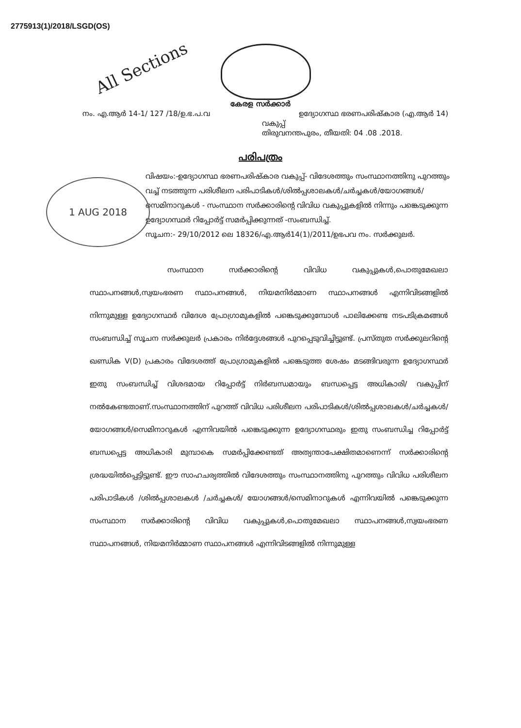277591​3(1)/2018/LSGD(OS)
All Sections
1 AUG 2018
കേരള സർക്കാർ
നം. എ.ആർ 14-1/ 127 /18/ഉ.ഭ.പ.വ ഉദ്യോഗസ്ഥ ഭരണപരിഷ്കാര (എ.ആർ 14)
വകുപ്പ്
തിരുവനന്തപുരം, തീയതി: 04 .08 .2018.
പരിപത്രം
വിഷയം:-ഉദ്യോഗസ്ഥ ഭരണപരിഷ്കാര വകുപ്പ്- വിദേശത്തും സംസ്ഥാനത്തിനു പുറത്തും വച്ച് നടത്തുന്ന പരിശീലന പരിപാടികൾ/ശിൽപ്പശാലകൾ/ചർച്ചകൾ/യോഗങ്ങൾ/ സെമിനാറുകൾ - സംസ്ഥാന സർക്കാരിന്റെ വിവിധ വകുപ്പുകളിൽ നിന്നും പങ്കെടുക്കുന്ന ഉദ്യോഗസ്ഥർ റിപ്പോർട്ട് സമർപ്പിക്കുന്നത് -സംബന്ധിച്ച്.
സൂചന:- 29/10/2012 ലെ 18326/എ.ആർ14(1)/2011/ഉഭപവ നം. സർക്കുലർ.
സംസ്ഥാന സർക്കാരിന്റെ വിവിധ വകുപ്പുകൾ,പൊതുമേഖലാ സ്ഥാപനങ്ങൾ,സ്വയംഭരണ സ്ഥാപനങ്ങൾ, നിയമനിർമ്മാണ സ്ഥാപനങ്ങൾ എന്നിവിടങ്ങളിൽ നിന്നുമുള്ള ഉദ്യോഗസ്ഥർ വിദേശ പ്രോഗ്രാമുകളിൽ പങ്കെടുക്കുമ്പോൾ പാലിക്കേണ്ട നടപടിക്രമങ്ങൾ സംബന്ധിച്ച് സൂചന സർക്കുലർ പ്രകാരം നിർദ്ദേശങ്ങൾ പുറപ്പെടുവിച്ചിട്ടുണ്ട്. പ്രസ്തുത സർക്കുലറിന്റെ ഖണ്ഡിക V(D) പ്രകാരം വിദേശത്ത് പ്രോഗ്രാമുകളിൽ പങ്കെടുത്ത ശേഷം മടങ്ങിവരുന്ന ഉദ്യോഗസ്ഥർ ഇതു സംബന്ധിച്ച് വിശദമായ റിപ്പോർട്ട് നിർബന്ധമായും ബന്ധപ്പെട്ട അധികാരി/ വകുപ്പിന് നൽകേണ്ടതാണ്.സംസ്ഥാനത്തിന് പുറത്ത് വിവിധ പരിശീലന പരിപാടികൾ/ശിൽപ്പശാലകൾ/ചർച്ചകൾ/യോഗങ്ങൾ/സെമിനാറുകൾ എന്നിവയിൽ പങ്കെടുക്കുന്ന ഉദ്യോഗസ്ഥരും ഇതു സംബന്ധിച്ച റിപ്പോർട്ട് ബന്ധപ്പെട്ട അധികാരി മുമ്പാകെ സമർപ്പിക്കേണ്ടത് അത്യന്താപേക്ഷിതമാണെന്ന് സർക്കാരിന്റെ ശ്രദ്ധയിൽപ്പെട്ടിട്ടുണ്ട്. ഈ സാഹചര്യത്തിൽ വിദേശത്തും സംസ്ഥാനത്തിനു പുറത്തും വിവിധ പരിശീലന പരിപാടികൾ /ശിൽപ്പശാലകൾ /ചർച്ചകൾ/ യോഗങ്ങൾ/സെമിനാറുകൾ എന്നിവയിൽ പങ്കെടുക്കുന്ന സംസ്ഥാന സർക്കാരിന്റെ വിവിധ വകുപ്പുകൾ,പൊതുമേഖലാ സ്ഥാപനങ്ങൾ,സ്വയംഭരണ സ്ഥാപനങ്ങൾ, നിയമനിർമ്മാണ സ്ഥാപനങ്ങൾ എന്നിവിടങ്ങളിൽ നിന്നുമുള്ള